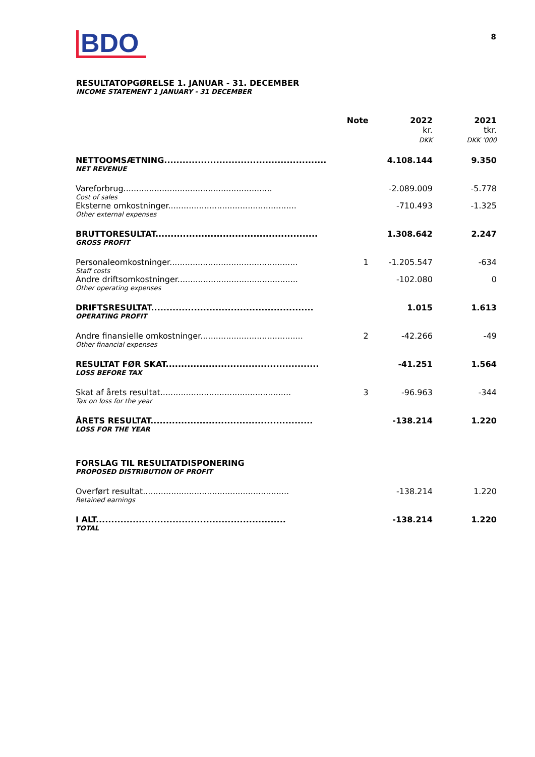BDO
8
RESULTATOPGØRELSE 1. JANUAR - 31. DECEMBER
INCOME STATEMENT 1 JANUARY - 31 DECEMBER
| | Note | 2022 kr. DKK | 2021 tkr. DKK '000 |
| --- | --- | --- | --- |
| NETTOOMSÆTNING..................................................... NET REVENUE | | 4.108.144 | 9.350 |
| Vareforbrug.......................................................... Cost of sales | | -2.089.009 | -5.778 |
| Eksterne omkostninger.................................................. Other external expenses | | -710.493 | -1.325 |
| BRUTTORESULTAT..................................................... GROSS PROFIT | | 1.308.642 | 2.247 |
| Personaleomkostninger.................................................. Staff costs | 1 | -1.205.547 | -634 |
| Andre driftsomkostninger............................................... Other operating expenses | | -102.080 | 0 |
| DRIFTSRESULTAT..................................................... OPERATING PROFIT | | 1.015 | 1.613 |
| Andre finansielle omkostninger........................................ Other financial expenses | 2 | -42.266 | -49 |
| RESULTAT FØR SKAT.................................................. LOSS BEFORE TAX | | -41.251 | 1.564 |
| Skat af årets resultat................................................... Tax on loss for the year | 3 | -96.963 | -344 |
| ÅRETS RESULTAT..................................................... LOSS FOR THE YEAR | | -138.214 | 1.220 |
| FORSLAG TIL RESULTATDISPONERING PROPOSED DISTRIBUTION OF PROFIT | | | |
| Overført resultat......................................................... Retained earnings | | -138.214 | 1.220 |
| I ALT.............................................................. TOTAL | | -138.214 | 1.220 |